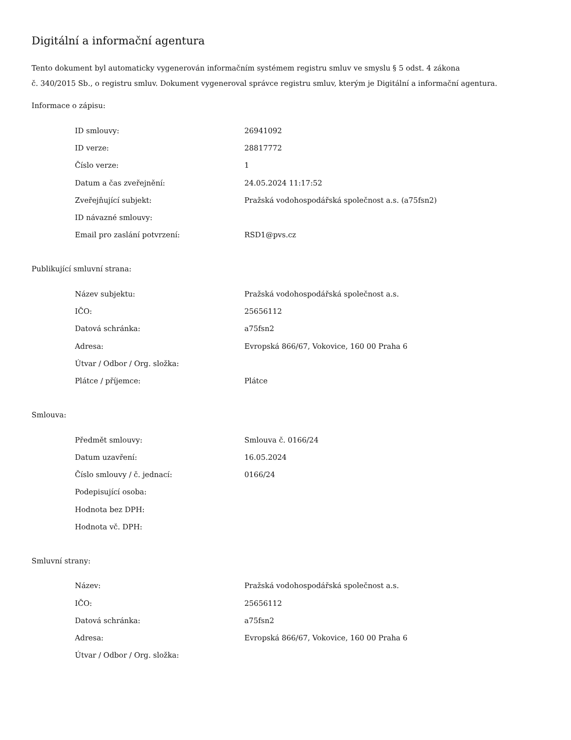Digitální a informační agentura
Tento dokument byl automaticky vygenerován informačním systémem registru smluv ve smyslu § 5 odst. 4 zákona
č. 340/2015 Sb., o registru smluv. Dokument vygeneroval správce registru smluv, kterým je Digitální a informační agentura.
Informace o zápisu:
| ID smlouvy: | 26941092 |
| ID verze: | 28817772 |
| Číslo verze: | 1 |
| Datum a čas zveřejnění: | 24.05.2024 11:17:52 |
| Zveřejňující subjekt: | Pražská vodohospodářská společnost a.s. (a75fsn2) |
| ID návazné smlouvy: | |
| Email pro zaslání potvrzení: | RSD1@pvs.cz |
Publikující smluvní strana:
| Název subjektu: | Pražská vodohospodářská společnost a.s. |
| IČO: | 25656112 |
| Datová schránka: | a75fsn2 |
| Adresa: | Evropská 866/67, Vokovice, 160 00 Praha 6 |
| Útvar / Odbor / Org. složka: | |
| Plátce / příjemce: | Plátce |
Smlouva:
| Předmět smlouvy: | Smlouva č. 0166/24 |
| Datum uzavření: | 16.05.2024 |
| Číslo smlouvy / č. jednací: | 0166/24 |
| Podepisující osoba: | |
| Hodnota bez DPH: | |
| Hodnota vč. DPH: | |
Smluvní strany:
| Název: | Pražská vodohospodářská společnost a.s. |
| IČO: | 25656112 |
| Datová schránka: | a75fsn2 |
| Adresa: | Evropská 866/67, Vokovice, 160 00 Praha 6 |
| Útvar / Odbor / Org. složka: | |